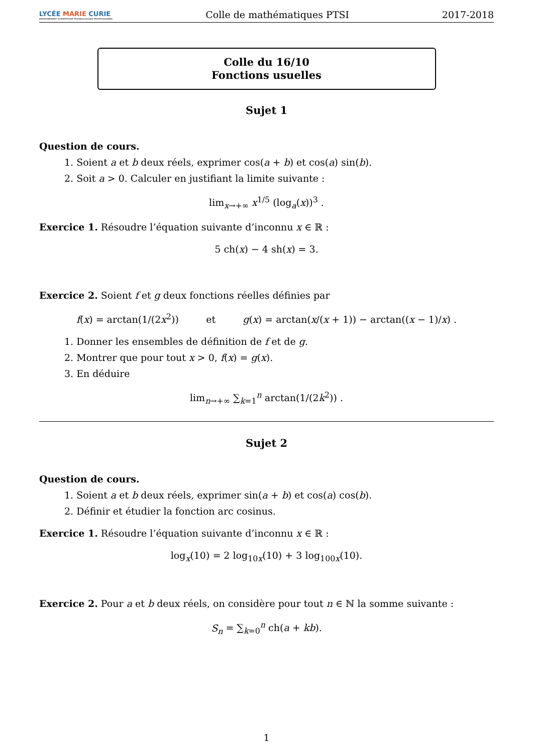LYCÉE MARIE CURIE
ENSEIGNEMENT SCIENTIFIQUE TECHNOLOGIQUE PROFESSIONNEL
Colle de mathématiques PTSI
2017-2018
Colle du 16/10
Fonctions usuelles
Sujet 1
Question de cours.
1. Soient a et b deux réels, exprimer cos(a + b) et cos(a) sin(b).
2. Soit a > 0. Calculer en justifiant la limite suivante :
lim<sub>x→+∞</sub> x<sup>1/5</sup> (log<sub>a</sub>(x))<sup>3</sup> .
Exercice 1. Résoudre l’équation suivante d’inconnu x ∈ ℝ :
5 ch(x) − 4 sh(x) = 3.
Exercice 2. Soient f et g deux fonctions réelles définies par
f(x) = arctan(1/(2x<sup>2</sup>)) et g(x) = arctan(x/(x + 1)) − arctan((x − 1)/x) .
1. Donner les ensembles de définition de f et de g.
2. Montrer que pour tout x > 0, f(x) = g(x).
3. En déduire
lim<sub>n→+∞</sub> ∑<sub>k=1</sub><sup>n</sup> arctan(1/(2k<sup>2</sup>)) .
Sujet 2
Question de cours.
1. Soient a et b deux réels, exprimer sin(a + b) et cos(a) cos(b).
2. Définir et étudier la fonction arc cosinus.
Exercice 1. Résoudre l’équation suivante d’inconnu x ∈ ℝ :
log<sub>x</sub>(10) = 2 log<sub>10x</sub>(10) + 3 log<sub>100x</sub>(10).
Exercice 2. Pour a et b deux réels, on considère pour tout n ∈ ℕ la somme suivante :
S<sub>n</sub> = ∑<sub>k=0</sub><sup>n</sup> ch(a + kb).
1